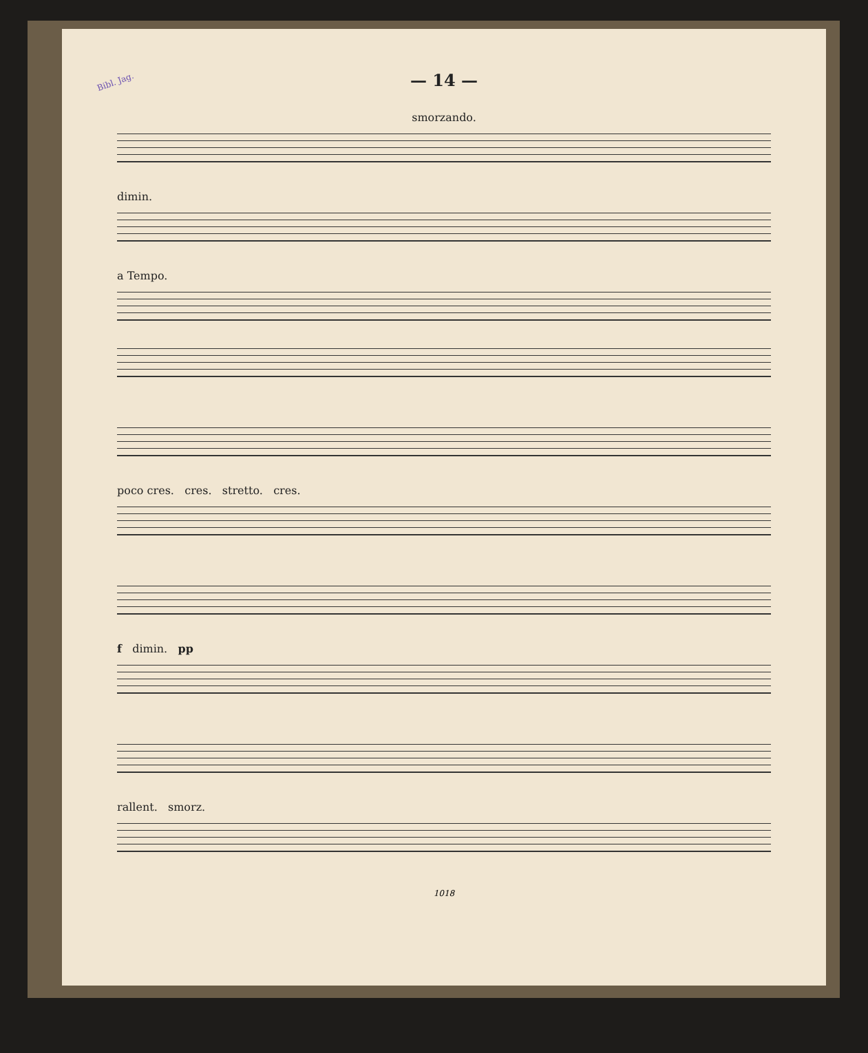Bibl. Jag.
— 14 —
smorzando.
dimin.
a Tempo.
poco cres. cres. stretto. cres.
f dimin. pp
rallent. smorz.
1018